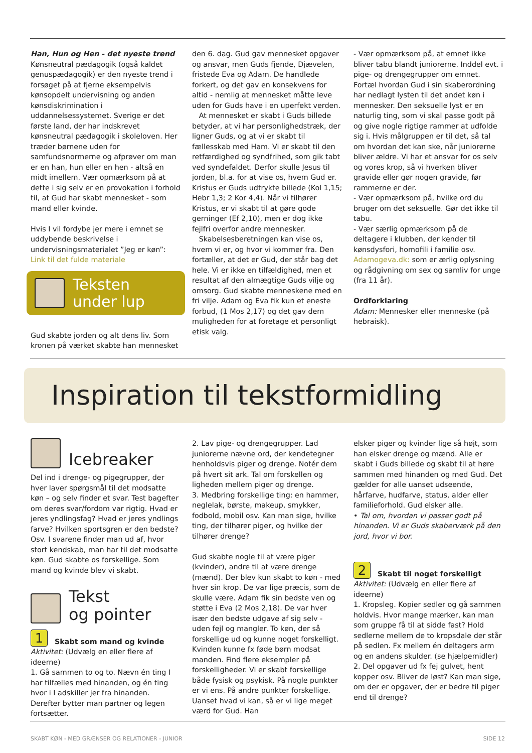Han, Hun og Hen - det nyeste trend
Kønsneutral pædagogik (også kaldet genuspædagogik) er den nyeste trend i forsøget på at fjerne eksempelvis kønsopdelt undervisning og anden kønsdiskrimination i uddannelsessystemet. Sverige er det første land, der har indskrevet kønsneutral pædagogik i skoleloven. Her træder børnene uden for samfundsnormerne og afprøver om man er en han, hun eller en hen - altså en midt imellem. Vær opmærksom på at dette i sig selv er en provokation i forhold til, at Gud har skabt mennesket - som mand eller kvinde.
Hvis I vil fordybe jer mere i emnet se uddybende beskrivelse i undervisningsmaterialet ”Jeg er køn”: Link til det fulde materiale
Teksten
under lup
Gud skabte jorden og alt dens liv. Som kronen på værket skabte han mennesket
den 6. dag. Gud gav mennesket opgaver og ansvar, men Guds fjende, Djævelen, fristede Eva og Adam. De handlede forkert, og det gav en konsekvens for altid - nemlig at mennesket måtte leve uden for Guds have i en uperfekt verden.
At mennesket er skabt i Guds billede betyder, at vi har personlighedstræk, der ligner Guds, og at vi er skabt til fællesskab med Ham. Vi er skabt til den retfærdighed og syndfrihed, som gik tabt ved syndefaldet. Derfor skulle Jesus til jorden, bl.a. for at vise os, hvem Gud er. Kristus er Guds udtrykte billede (Kol 1,15; Hebr 1,3; 2 Kor 4,4). Når vi tilhører Kristus, er vi skabt til at gøre gode gerninger (Ef 2,10), men er dog ikke fejlfri overfor andre mennesker.
Skabelsesberetningen kan vise os, hvem vi er, og hvor vi kommer fra. Den fortæller, at det er Gud, der står bag det hele. Vi er ikke en tilfældighed, men et resultat af den almægtige Guds vilje og omsorg. Gud skabte menneskene med en fri vilje. Adam og Eva fik kun et eneste forbud, (1 Mos 2,17) og det gav dem muligheden for at foretage et personligt etisk valg.
- Vær opmærksom på, at emnet ikke bliver tabu blandt juniorerne. Inddel evt. i pige- og drengegrupper om emnet. Fortæl hvordan Gud i sin skaberordning har nedlagt lysten til det andet køn i mennesker. Den seksuelle lyst er en naturlig ting, som vi skal passe godt på og give nogle rigtige rammer at udfolde sig i. Hvis målgruppen er til det, så tal om hvordan det kan ske, når juniorerne bliver ældre. Vi har et ansvar for os selv og vores krop, så vi hverken bliver gravide eller gør nogen gravide, før rammerne er der.
- Vær opmærksom på, hvilke ord du bruger om det seksuelle. Gør det ikke til tabu.
- Vær særlig opmærksom på de deltagere i klubben, der kender til kønsdysfori, homofili i familie osv.
Adamogeva.dk: som er ærlig oplysning og rådgivning om sex og samliv for unge (fra 11 år).
Ordforklaring
Adam: Mennesker eller menneske (på hebraisk).
Inspiration til tekstformidling
Icebreaker
Del ind i drenge- og pigegrupper, der hver laver spørgsmål til det modsatte køn – og selv finder et svar. Test bagefter om deres svar/fordom var rigtig. Hvad er jeres yndlingsfag? Hvad er jeres yndlings farve? Hvilken sportsgren er den bedste? Osv. I svarene finder man ud af, hvor stort kendskab, man har til det modsatte køn. Gud skabte os forskellige. Som mand og kvinde blev vi skabt.
Tekst
og pointer
1 Skabt som mand og kvinde
Aktivitet: (Udvælg en eller flere af ideerne)
1. Gå sammen to og to. Nævn én ting I har tilfælles med hinanden, og én ting hvor i I adskiller jer fra hinanden. Derefter bytter man partner og legen fortsætter.
2. Lav pige- og drengegrupper. Lad juniorerne nævne ord, der kendetegner henholdsvis piger og drenge. Notér dem på hvert sit ark. Tal om forskellen og ligheden mellem piger og drenge.
3. Medbring forskellige ting: en hammer, neglelak, børste, makeup, smykker, fodbold, mobil osv. Kan man sige, hvilke ting, der tilhører piger, og hvilke der tilhører drenge?
Gud skabte nogle til at være piger (kvinder), andre til at være drenge (mænd). Der blev kun skabt to køn - med hver sin krop. De var lige præcis, som de skulle være. Adam fik sin bedste ven og støtte i Eva (2 Mos 2,18). De var hver især den bedste udgave af sig selv - uden fejl og mangler. To køn, der så forskellige ud og kunne noget forskelligt. Kvinden kunne fx føde børn modsat manden. Find flere eksempler på forskelligheder. Vi er skabt forskellige både fysisk og psykisk. På nogle punkter er vi ens. På andre punkter forskellige. Uanset hvad vi kan, så er vi lige meget værd for Gud. Han
elsker piger og kvinder lige så højt, som han elsker drenge og mænd. Alle er skabt i Guds billede og skabt til at høre sammen med hinanden og med Gud. Det gælder for alle uanset udseende, hårfarve, hudfarve, status, alder eller familieforhold. Gud elsker alle.
• Tal om, hvordan vi passer godt på hinanden. Vi er Guds skaberværk på den jord, hvor vi bor.
2 Skabt til noget forskelligt
Aktivitet: (Udvælg en eller flere af ideerne)
1. Kropsleg. Kopier sedler og gå sammen holdvis. Hvor mange mærker, kan man som gruppe få til at sidde fast? Hold sedlerne mellem de to kropsdale der står på sedlen. Fx mellem én deltagers arm og en andens skulder. (se hjælpemidler)
2. Del opgaver ud fx fej gulvet, hent kopper osv. Bliver de løst? Kan man sige, om der er opgaver, der er bedre til piger end til drenge?
SKABT KØN - MED GRÆNSER OG RELATIONER - JUNIOR SIDE 12